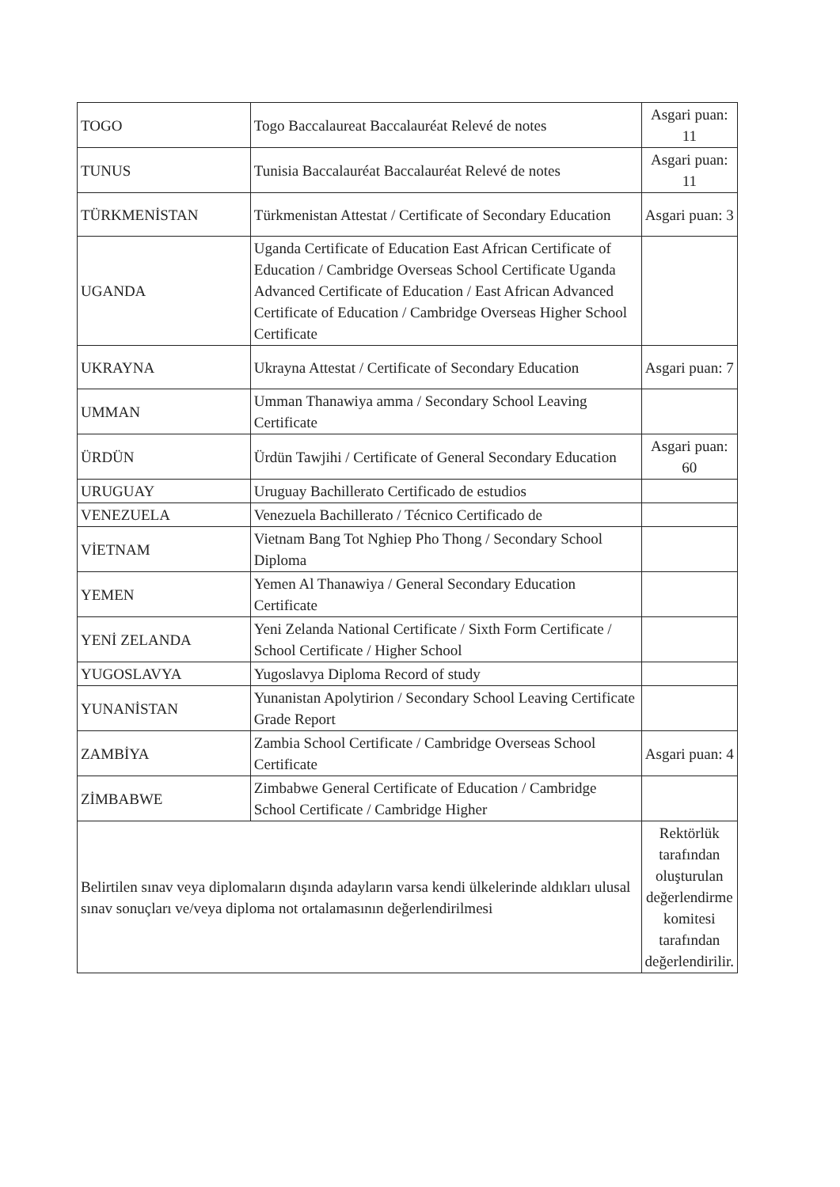| TOGO | Togo Baccalaureat Baccalauréat Relevé de notes | Asgari puan: 11 |
| TUNUS | Tunisia Baccalauréat Baccalauréat Relevé de notes | Asgari puan: 11 |
| TÜRKMENİSTAN | Türkmenistan Attestat / Certificate of Secondary Education | Asgari puan: 3 |
| UGANDA | Uganda Certificate of Education East African Certificate of Education / Cambridge Overseas School Certificate Uganda Advanced Certificate of Education / East African Advanced Certificate of Education / Cambridge Overseas Higher School Certificate | |
| UKRAYNA | Ukrayna Attestat / Certificate of Secondary Education | Asgari puan: 7 |
| UMMAN | Umman Thanawiya amma / Secondary School Leaving Certificate | |
| ÜRDÜN | Ürdün Tawjihi / Certificate of General Secondary Education | Asgari puan: 60 |
| URUGUAY | Uruguay Bachillerato Certificado de estudios | |
| VENEZUELA | Venezuela Bachillerato / Técnico Certificado de | |
| VİETNAM | Vietnam Bang Tot Nghiep Pho Thong / Secondary School Diploma | |
| YEMEN | Yemen Al Thanawiya / General Secondary Education Certificate | |
| YENİ ZELANDA | Yeni Zelanda National Certificate / Sixth Form Certificate / School Certificate / Higher School | |
| YUGOSLAVYA | Yugoslavya Diploma Record of study | |
| YUNANİSTAN | Yunanistan Apolytirion / Secondary School Leaving Certificate Grade Report | |
| ZAMBİYA | Zambia School Certificate / Cambridge Overseas School Certificate | Asgari puan: 4 |
| ZİMBABWE | Zimbabwe General Certificate of Education / Cambridge School Certificate / Cambridge Higher | |
| Belirtilen sınav veya diplomaların dışında adayların varsa kendi ülkelerinde aldıkları ulusal sınav sonuçları ve/veya diploma not ortalamasının değerlendirilmesi | | Rektörlük tarafından oluşturulan değerlendirme komitesi tarafından değerlendirilir. |